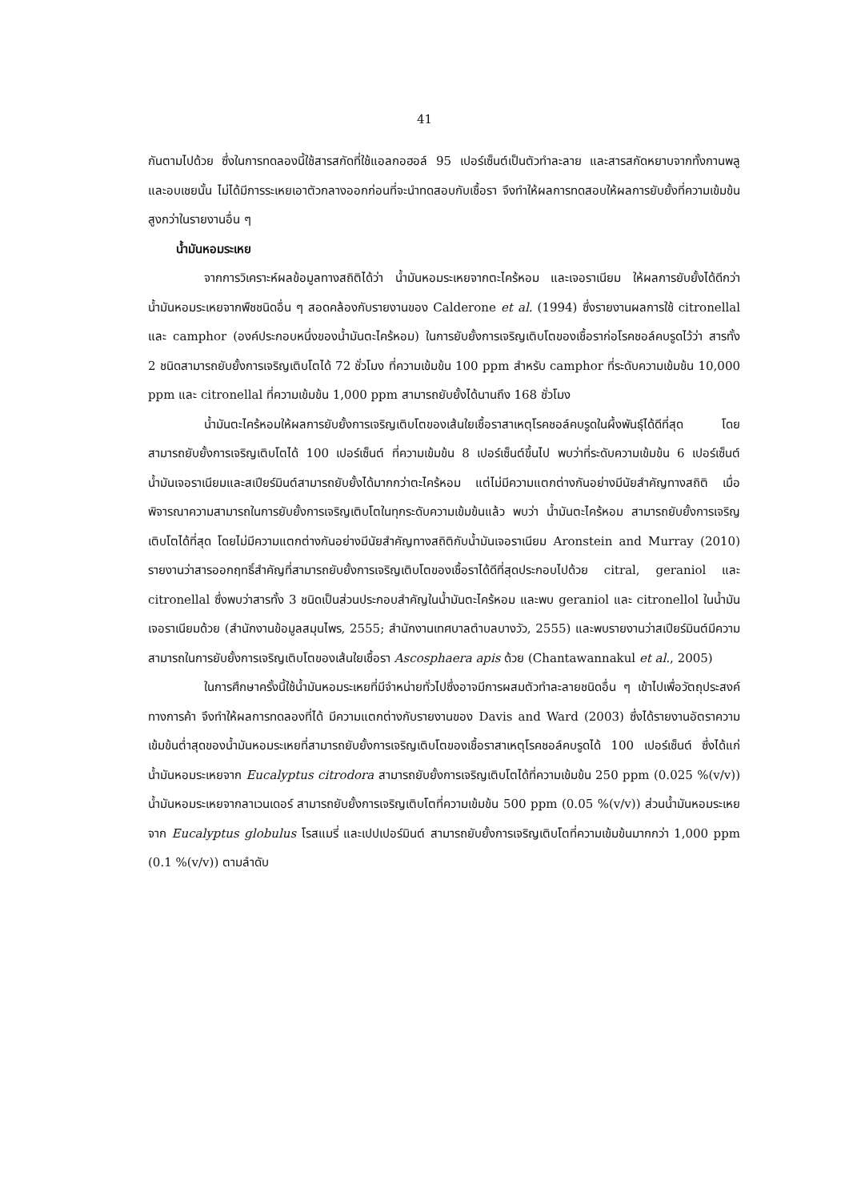41
กันตามไปด้วย ซึ่งในการทดลองนี้ใช้สารสกัดที่ใช้แอลกอฮอล์ 95 เปอร์เซ็นต์เป็นตัวทำละลาย และสารสกัดหยาบจากทั้งกานพลูและอบเชยนั้น ไม่ได้มีการระเหยเอาตัวกลางออกก่อนที่จะนำทดสอบกับเชื้อรา จึงทำให้ผลการทดสอบให้ผลการยับยั้งที่ความเข้มข้นสูงกว่าในรายงานอื่น ๆ
น้ำมันหอมระเหย
จากการวิเคราะห์ผลข้อมูลทางสถิติได้ว่า น้ำมันหอมระเหยจากตะไคร้หอม และเจอราเนียม ให้ผลการยับยั้งได้ดีกว่าน้ำมันหอมระเหยจากพืชชนิดอื่น ๆ สอดคล้องกับรายงานของ Calderone et al. (1994) ซึ่งรายงานผลการใช้ citronellal และ camphor (องค์ประกอบหนึ่งของน้ำมันตะไคร้หอม) ในการยับยั้งการเจริญเติบโตของเชื้อราก่อโรคชอล์คบรูดไว้ว่า สารทั้ง 2 ชนิดสามารถยับยั้งการเจริญเติบโตได้ 72 ชั่วโมง ที่ความเข้มข้น 100 ppm สำหรับ camphor ที่ระดับความเข้มข้น 10,000 ppm และ citronellal ที่ความเข้มข้น 1,000 ppm สามารถยับยั้งได้นานถึง 168 ชั่วโมง
น้ำมันตะไคร้หอมให้ผลการยับยั้งการเจริญเติบโตของเส้นใยเชื้อราสาเหตุโรคชอล์คบรูดในผึ้งพันธุ์ได้ดีที่สุด โดยสามารถยับยั้งการเจริญเติบโตได้ 100 เปอร์เซ็นต์ ที่ความเข้มข้น 8 เปอร์เซ็นต์ขึ้นไป พบว่าที่ระดับความเข้มข้น 6 เปอร์เซ็นต์ น้ำมันเจอราเนียมและสเปียร์มินต์สามารถยับยั้งได้มากกว่าตะไคร้หอม แต่ไม่มีความแตกต่างกันอย่างมีนัยสำคัญทางสถิติ เมื่อพิจารณาความสามารถในการยับยั้งการเจริญเติบโตในทุกระดับความเข้มข้นแล้ว พบว่า น้ำมันตะไคร้หอม สามารถยับยั้งการเจริญเติบโตได้ที่สุด โดยไม่มีความแตกต่างกันอย่างมีนัยสำคัญทางสถิติกับน้ำมันเจอราเนียม Aronstein and Murray (2010) รายงานว่าสารออกฤทธิ์สำคัญที่สามารถยับยั้งการเจริญเติบโตของเชื้อราได้ดีที่สุดประกอบไปด้วย citral, geraniol และ citronellal ซึ่งพบว่าสารทั้ง 3 ชนิดเป็นส่วนประกอบสำคัญในน้ำมันตะไคร้หอม และพบ geraniol และ citronellol ในน้ำมันเจอราเนียมด้วย (สำนักงานข้อมูลสมุนไพร, 2555; สำนักงานเทศบาลตำบลบางวัว, 2555) และพบรายงานว่าสเปียร์มินต์มีความสามารถในการยับยั้งการเจริญเติบโตของเส้นใยเชื้อรา Ascosphaera apis ด้วย (Chantawannakul et al., 2005)
ในการศึกษาครั้งนี้ใช้น้ำมันหอมระเหยที่มีจำหน่ายทั่วไปซึ่งอาจมีการผสมตัวทำละลายชนิดอื่น ๆ เข้าไปเพื่อวัตถุประสงค์ทางการค้า จึงทำให้ผลการทดลองที่ได้ มีความแตกต่างกับรายงานของ Davis and Ward (2003) ซึ่งได้รายงานอัตราความเข้มข้นต่ำสุดของน้ำมันหอมระเหยที่สามารถยับยั้งการเจริญเติบโตของเชื้อราสาเหตุโรคชอล์คบรูดได้ 100 เปอร์เซ็นต์ ซึ่งได้แก่ น้ำมันหอมระเหยจาก Eucalyptus citrodora สามารถยับยั้งการเจริญเติบโตได้ที่ความเข้มข้น 250 ppm (0.025 %(v/v)) น้ำมันหอมระเหยจากลาเวนเดอร์ สามารถยับยั้งการเจริญเติบโตที่ความเข้มข้น 500 ppm (0.05 %(v/v)) ส่วนน้ำมันหอมระเหยจาก Eucalyptus globulus โรสแมรี่ และเปปเปอร์มินต์ สามารถยับยั้งการเจริญเติบโตที่ความเข้มข้นมากกว่า 1,000 ppm (0.1 %(v/v)) ตามลำดับ